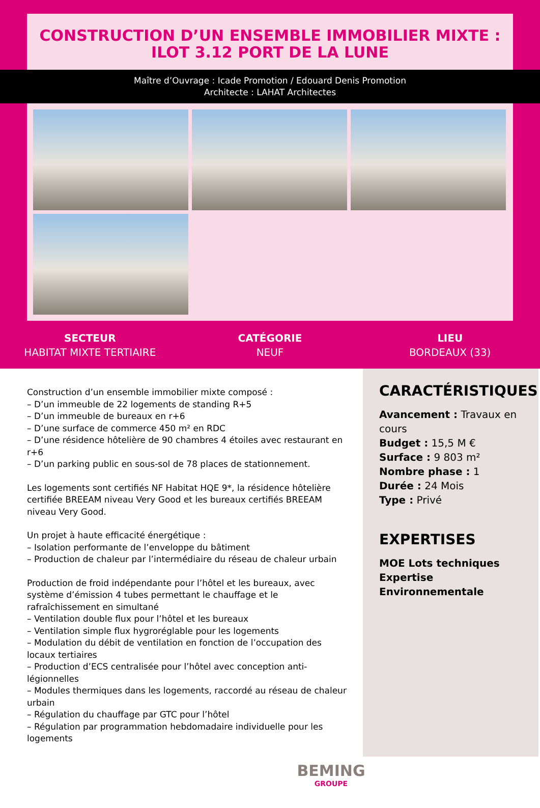CONSTRUCTION D’UN ENSEMBLE IMMOBILIER MIXTE : ILOT 3.12 PORT DE LA LUNE
Maître d’Ouvrage : Icade Promotion / Edouard Denis Promotion
Architecte : LAHAT Architectes
SECTEUR
HABITAT MIXTE TERTIAIRE
CATÉGORIE
NEUF
LIEU
BORDEAUX (33)
Construction d’un ensemble immobilier mixte composé :
– D’un immeuble de 22 logements de standing R+5
– D’un immeuble de bureaux en r+6
– D’une surface de commerce 450 m² en RDC
– D’une résidence hôtelière de 90 chambres 4 étoiles avec restaurant en r+6
– D’un parking public en sous-sol de 78 places de stationnement.
Les logements sont certifiés NF Habitat HQE 9*, la résidence hôtelière certifiée BREEAM niveau Very Good et les bureaux certifiés BREEAM niveau Very Good.
Un projet à haute efficacité énergétique :
– Isolation performante de l’enveloppe du bâtiment
– Production de chaleur par l’intermédiaire du réseau de chaleur urbain
Production de froid indépendante pour l’hôtel et les bureaux, avec système d’émission 4 tubes permettant le chauffage et le rafraîchissement en simultané
– Ventilation double flux pour l’hôtel et les bureaux
– Ventilation simple flux hygroréglable pour les logements
– Modulation du débit de ventilation en fonction de l’occupation des locaux tertiaires
– Production d’ECS centralisée pour l’hôtel avec conception anti-légionnelles
– Modules thermiques dans les logements, raccordé au réseau de chaleur urbain
– Régulation du chauffage par GTC pour l’hôtel
– Régulation par programmation hebdomadaire individuelle pour les logements
CARACTÉRISTIQUES
Avancement : Travaux en cours
Budget : 15,5 M €
Surface : 9 803 m²
Nombre phase : 1
Durée : 24 Mois
Type : Privé
EXPERTISES
MOE Lots techniques
Expertise Environnementale
BEMING
GROUPE